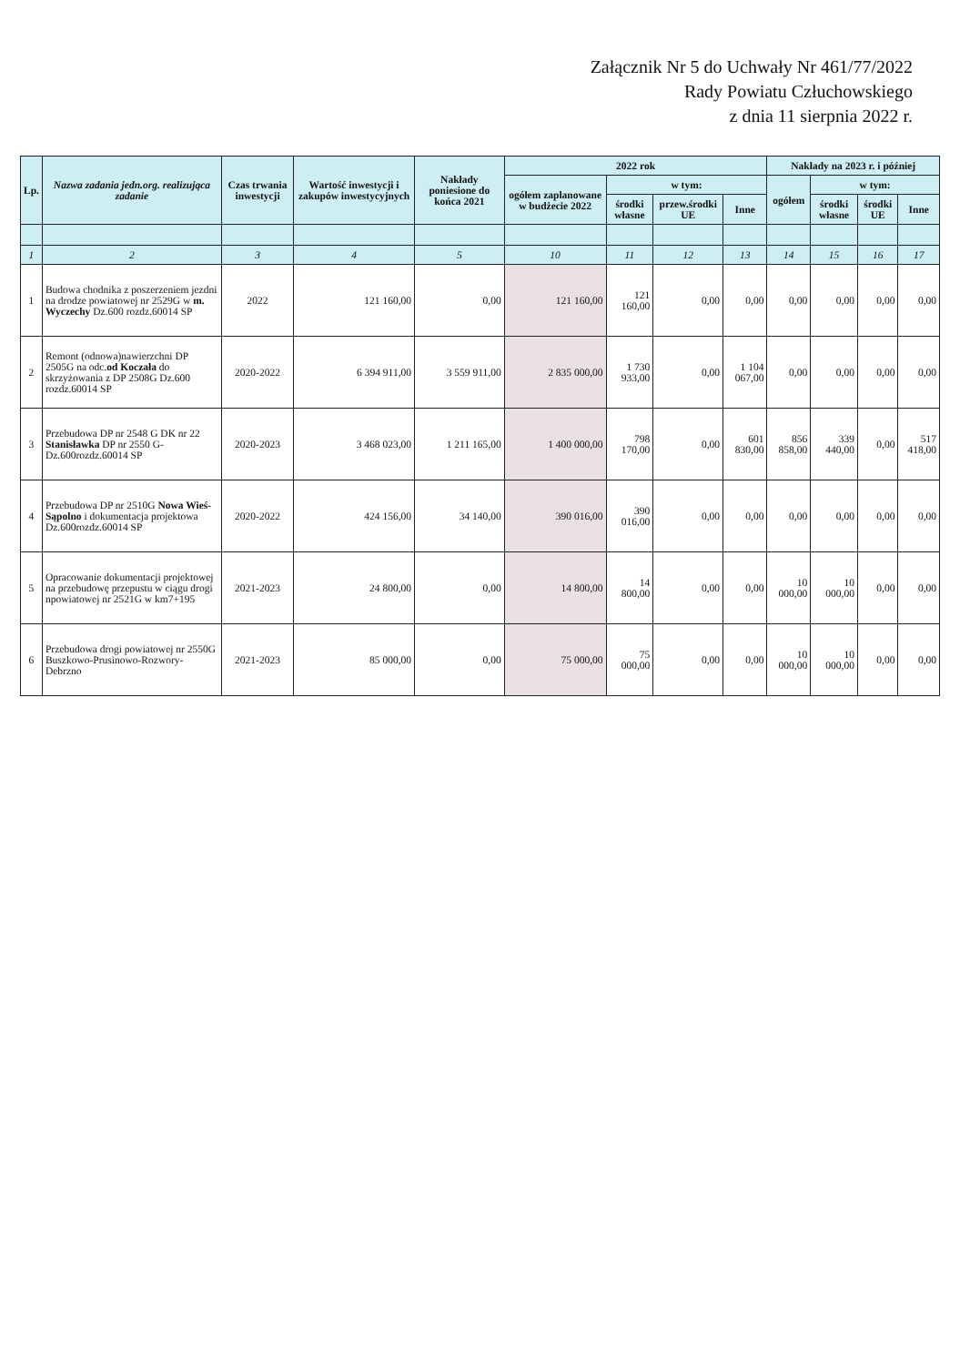Załącznik Nr 5 do Uchwały Nr 461/77/2022
Rady Powiatu Człuchowskiego
z dnia 11 sierpnia 2022 r.
| Lp. | Nazwa zadania jedn.org. realizująca zadanie | Czas trwania inwestycji | Wartość inwestycji i zakupów inwestycyjnych | Nakłady poniesione do końca 2021 | 2022 rok | | | | Nakłady na 2023 r. i później | | | |
| --- | --- | --- | --- | --- | --- | --- | --- | --- | --- | --- | --- | --- |
| | | | | | ogółem zaplanowane w budżecie 2022 | w tym: | | | ogółem | w tym: | | |
| | | | | | | środki własne | przew.środki UE | Inne | | środki własne | środki UE | Inne |
| 1 | 2 | 3 | 4 | 5 | 10 | 11 | 12 | 13 | 14 | 15 | 16 | 17 |
| 1 | Budowa chodnika z poszerzeniem jezdni na drodze powiatowej nr 2529G w m. Wyczechy Dz.600 rozdz.60014 SP | 2022 | 121 160,00 | 0,00 | 121 160,00 | 121 160,00 | 0,00 | 0,00 | 0,00 | 0,00 | 0,00 | 0,00 |
| 2 | Remont (odnowa)nawierzchni DP 2505G na odc. od Koczała do skrzyżowania z DP 2508G Dz.600 rozdz.60014 SP | 2020-2022 | 6 394 911,00 | 3 559 911,00 | 2 835 000,00 | 1 730 933,00 | 0,00 | 1 104 067,00 | 0,00 | 0,00 | 0,00 | 0,00 |
| 3 | Przebudowa DP nr 2548 G DK nr 22 Stanisławka DP nr 2550 G- Dz.600rozdz.60014 SP | 2020-2023 | 3 468 023,00 | 1 211 165,00 | 1 400 000,00 | 798 170,00 | 0,00 | 601 830,00 | 856 858,00 | 339 440,00 | 0,00 | 517 418,00 |
| 4 | Przebudowa DP nr 2510G Nowa Wieś-Sąpolno i dokumentacja projektowa Dz.600rozdz.60014 SP | 2020-2022 | 424 156,00 | 34 140,00 | 390 016,00 | 390 016,00 | 0,00 | 0,00 | 0,00 | 0,00 | 0,00 | 0,00 |
| 5 | Opracowanie dokumentacji projektowej na przebudowę przepustu w ciągu drogi npowiatowej nr 2521G w km7+195 | 2021-2023 | 24 800,00 | 0,00 | 14 800,00 | 14 800,00 | 0,00 | 0,00 | 10 000,00 | 10 000,00 | 0,00 | 0,00 |
| 6 | Przebudowa drogi powiatowej nr 2550G Buszkowo-Prusinowo-Rozwory-Debrzno | 2021-2023 | 85 000,00 | 0,00 | 75 000,00 | 75 000,00 | 0,00 | 0,00 | 10 000,00 | 10 000,00 | 0,00 | 0,00 |